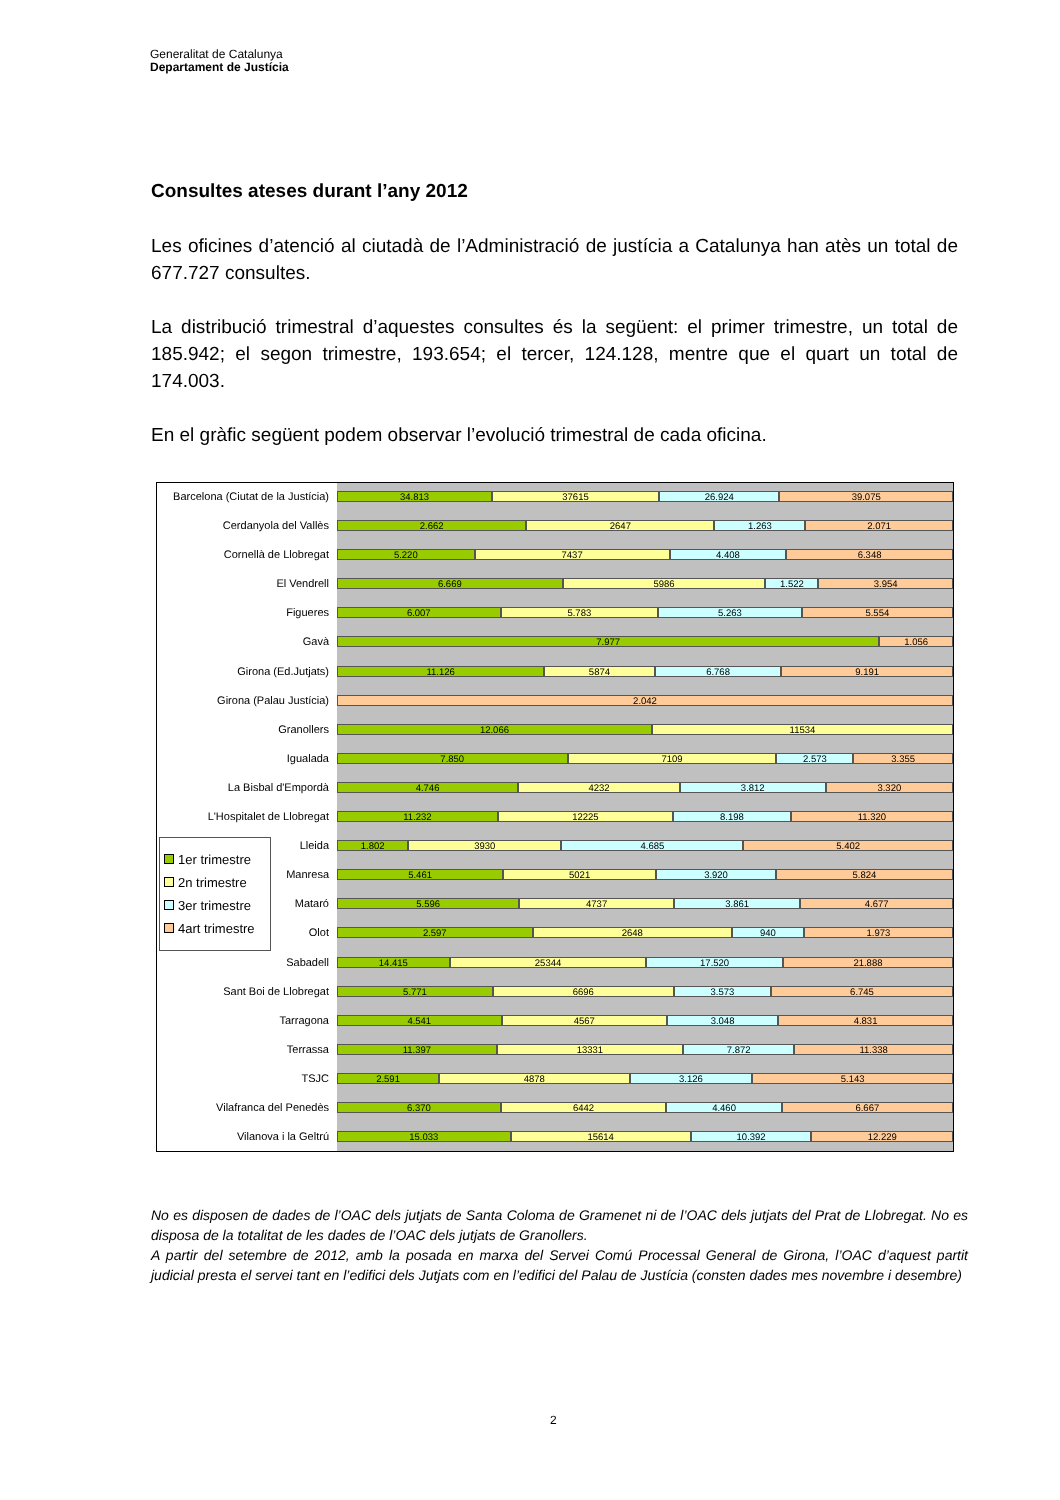Generalitat de Catalunya
Departament de Justícia
Consultes ateses durant l’any 2012
Les oficines d’atenció al ciutadà de l’Administració de justícia a Catalunya han atès un total de 677.727 consultes.
La distribució trimestral d’aquestes consultes és la següent: el primer trimestre, un total de 185.942; el segon trimestre, 193.654; el tercer, 124.128, mentre que el quart un total de 174.003.
En el gràfic següent podem observar l’evolució trimestral de cada oficina.
Barcelona (Ciutat de la Justícia)
Cerdanyola del Vallès
Cornellà de Llobregat
El Vendrell
Figueres
Gavà
Girona (Ed.Jutjats)
Girona (Palau Justícia)
Granollers
Igualada
La Bisbal d'Empordà
L'Hospitalet de Llobregat
Lleida
Manresa
Mataró
Olot
Sabadell
Sant Boi de Llobregat
Tarragona
Terrassa
TSJC
Vilafranca del Penedès
Vilanova i la Geltrú
1er trimestre
2n trimestre
3er trimestre
4art trimestre
34.813 37615 26.924 39.075
2.662 2647 1.263 2.071
5.220 7437 4.408 6.348
6.669 5986 1.522 3.954
6.007 5.783 5.263 5.554
7.977 1.056
11.126 5874 6.768 9.191
2.042
12.066 11534
7.850 7109 2.573 3.355
4.746 4232 3.812 3.320
11.232 12225 8.198 11.320
1.802 3930 4.685 5.402
5.461 5021 3.920 5.824
5.596 4737 3.861 4.677
2.597 2648 940 1.973
14.415 25344 17.520 21.888
5.771 6696 3.573 6.745
4.541 4567 3.048 4.831
11.397 13331 7.872 11.338
2.591 4878 3.126 5.143
6.370 6442 4.460 6.667
15.033 15614 10.392 12.229
No es disposen de dades de l’OAC dels jutjats de Santa Coloma de Gramenet ni de l’OAC dels jutjats del Prat de Llobregat. No es disposa de la totalitat de les dades de l’OAC dels jutjats de Granollers.
A partir del setembre de 2012, amb la posada en marxa del Servei Comú Processal General de Girona, l’OAC d’aquest partit judicial presta el servei tant en l’edifici dels Jutjats com en l’edifici del Palau de Justícia (consten dades mes novembre i desembre)
2